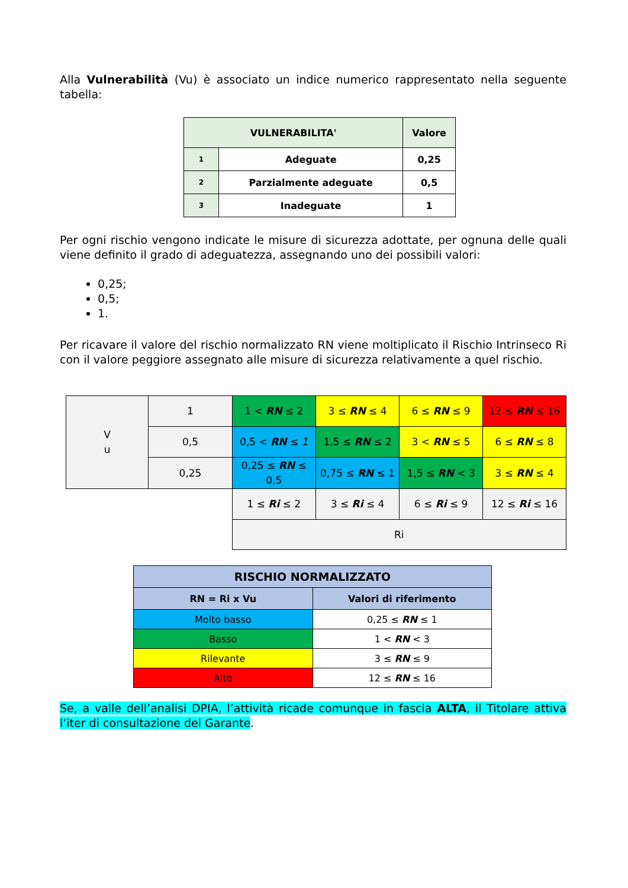Alla Vulnerabilità (Vu) è associato un indice numerico rappresentato nella seguente tabella:
| VULNERABILITA' | | Valore |
| --- | --- | --- |
| 1 | Adeguate | 0,25 |
| 2 | Parzialmente adeguate | 0,5 |
| 3 | Inadeguate | 1 |
Per ogni rischio vengono indicate le misure di sicurezza adottate, per ognuna delle quali viene definito il grado di adeguatezza, assegnando uno dei possibili valori:
0,25;
0,5;
1.
Per ricavare il valore del rischio normalizzato RN viene moltiplicato il Rischio Intrinseco Ri con il valore peggiore assegnato alle misure di sicurezza relativamente a quel rischio.
| V u | 1 | 1 < RN ≤ 2 | 3 ≤ RN ≤ 4 | 6 ≤ RN ≤ 9 | 12 ≤ RN ≤ 16 |
| | 0,5 | 0,5 < RN ≤ 1 | 1,5 ≤ RN ≤ 2 | 3 < RN ≤ 5 | 6 ≤ RN ≤ 8 |
| | 0,25 | 0,25 ≤ RN ≤ 0,5 | 0,75 ≤ RN ≤ 1 | 1,5 ≤ RN < 3 | 3 ≤ RN ≤ 4 |
| | | 1 ≤ Ri ≤ 2 | 3 ≤ Ri ≤ 4 | 6 ≤ Ri ≤ 9 | 12 ≤ Ri ≤ 16 |
| | | Ri | | | |
| RISCHIO NORMALIZZATO | |
| RN = Ri x Vu | Valori di riferimento |
| Molto basso | 0,25 ≤ RN ≤ 1 |
| Basso | 1 < RN < 3 |
| Rilevante | 3 ≤ RN ≤ 9 |
| Alto | 12 ≤ RN ≤ 16 |
Se, a valle dell’analisi DPIA, l’attività ricade comunque in fascia ALTA, il Titolare attiva l’iter di consultazione del Garante.